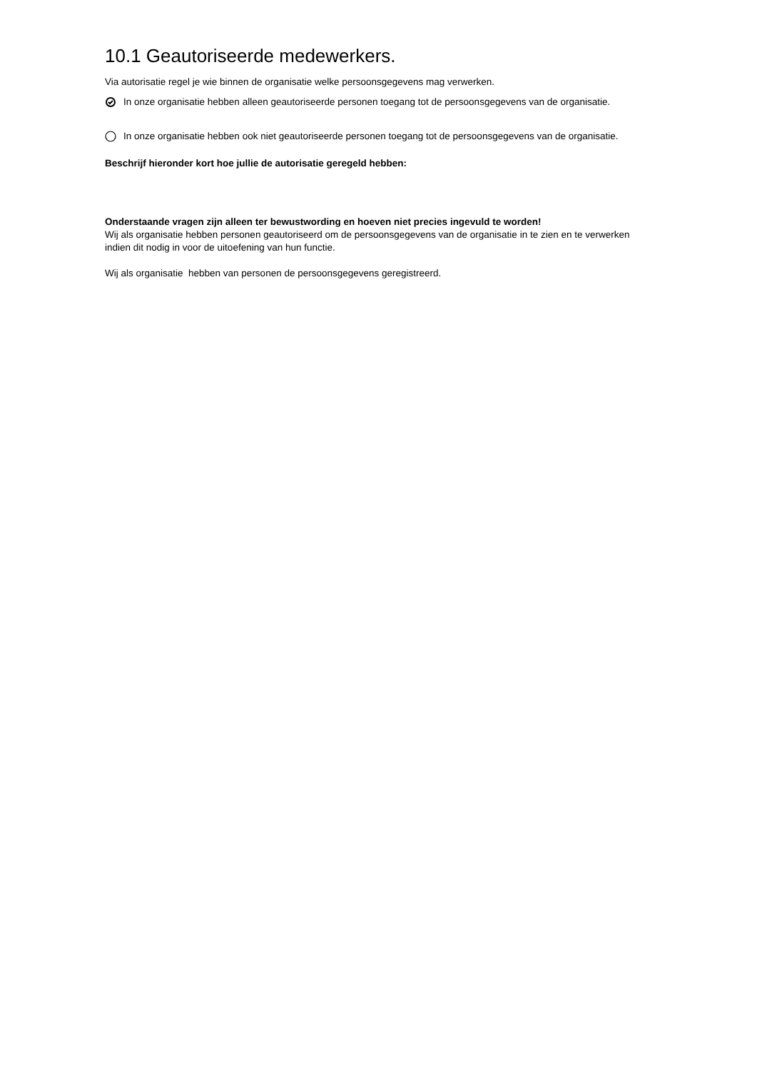10.1 Geautoriseerde medewerkers.
Via autorisatie regel je wie binnen de organisatie welke persoonsgegevens mag verwerken.
In onze organisatie hebben alleen geautoriseerde personen toegang tot de persoonsgegevens van de organisatie.
In onze organisatie hebben ook niet geautoriseerde personen toegang tot de persoonsgegevens van de organisatie.
Beschrijf hieronder kort hoe jullie de autorisatie geregeld hebben:
Onderstaande vragen zijn alleen ter bewustwording en hoeven niet precies ingevuld te worden!
Wij als organisatie hebben personen geautoriseerd om de persoonsgegevens van de organisatie in te zien en te verwerken indien dit nodig in voor de uitoefening van hun functie.
Wij als organisatie hebben van personen de persoonsgegevens geregistreerd.